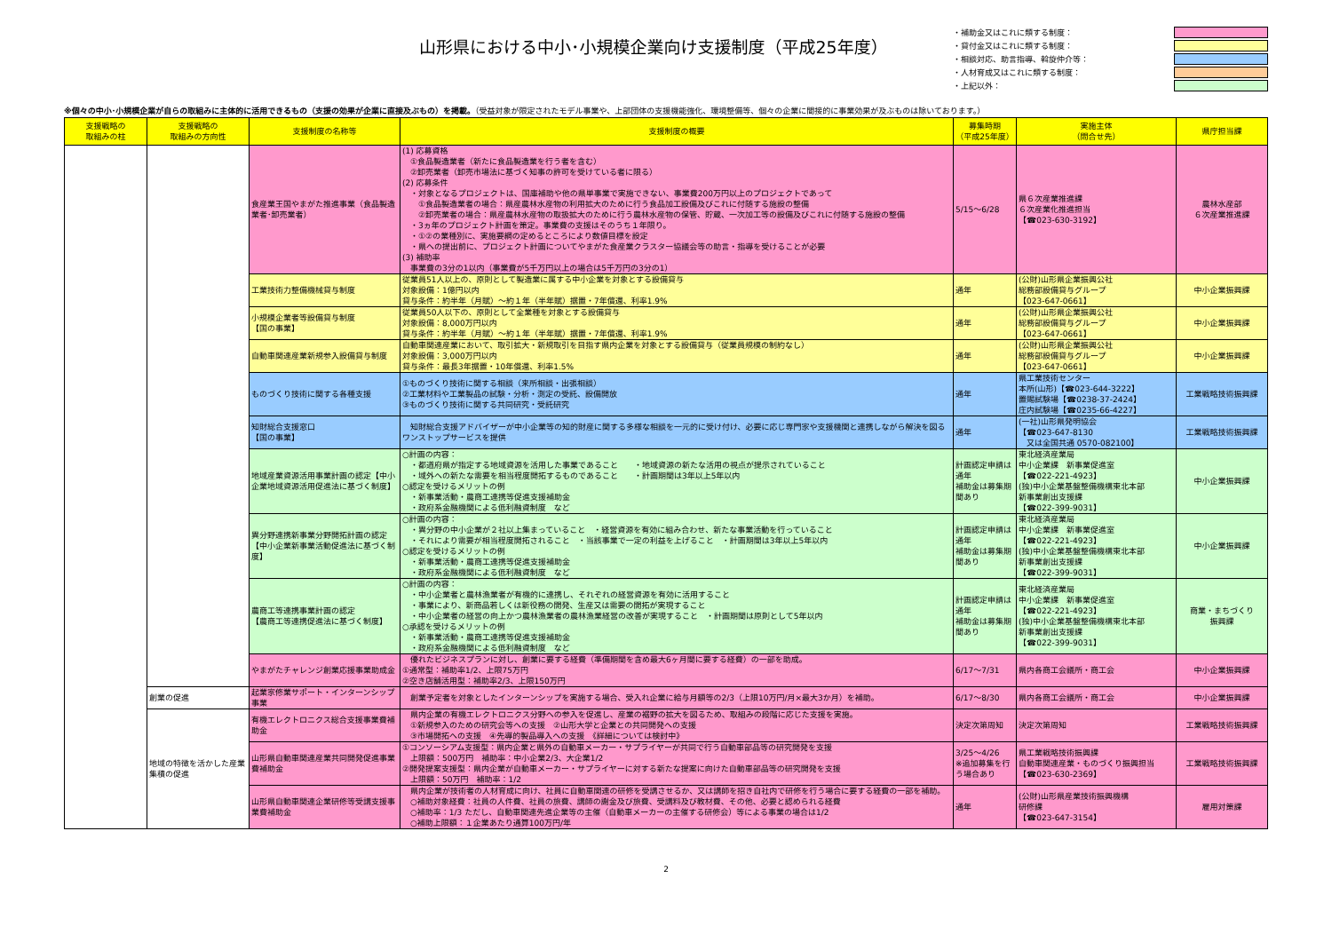山形県における中小･小規模企業向け支援制度（平成25年度）
・補助金又はこれに類する制度：
・貸付金又はこれに類する制度：
・相談対応、助言指導、斡旋仲介等：
・人材育成又はこれに類する制度：
・上記以外：
※個々の中小･小規模企業が自らの取組みに主体的に活用できるもの（支援の効果が企業に直接及ぶもの）を掲載。（受益対象が限定されたモデル事業や、上部団体の支援機能強化、環境整備等、個々の企業に間接的に事業効果が及ぶものは除いております。）
| 支援戦略の 取組みの柱 | 支援戦略の 取組みの方向性 | 支援制度の名称等 | 支援制度の概要 | 募集時期 （平成25年度） | 実施主体 （問合せ先） | 県庁担当課 |
| --- | --- | --- | --- | --- | --- | --- |
| | | 食産業王国やまがた推進事業（食品製造業者･卸売業者） | (1) 応募資格 ①食品製造業者（新たに食品製造業を行う者を含む） ②卸売業者（卸売市場法に基づく知事の許可を受けている者に限る） (2) 応募条件 ・対象となるプロジェクトは、国庫補助や他の県単事業で実施できない、事業費200万円以上のプロジェクトであって ①食品製造業者の場合：県産農林水産物の利用拡大のために行う食品加工設備及びこれに付随する施設の整備 ②卸売業者の場合：県産農林水産物の取扱拡大のために行う農林水産物の保管、貯蔵、一次加工等の設備及びこれに付随する施設の整備 ・3ヵ年のプロジェクト計画を策定。事業費の支援はそのうち１年限り。 ・①②の業種別に、実施要綱の定めるところにより数値目標を設定 ・県への提出前に、プロジェクト計画についてやまがた食産業クラスター協議会等の助言・指導を受けることが必要 (3) 補助率 事業費の3分の1以内（事業費が5千万円以上の場合は5千万円の3分の1） | 5/15～6/28 | 県６次産業推進課 ６次産業化推進担当 【☎023-630-3192】 | 農林水産部 ６次産業推進課 |
| | | 工業技術力整備機械貸与制度 | 従業員51人以上の、原則として製造業に属する中小企業を対象とする設備貸与 対象設備：1億円以内 貸与条件：約半年（月賦）～約１年（半年賦）据置・7年償還、利率1.9% | 通年 | (公財)山形県企業振興公社 総務部設備貸与グループ 【023-647-0661】 | 中小企業振興課 |
| | | 小規模企業者等設備貸与制度 【国の事業】 | 従業員50人以下の、原則として全業種を対象とする設備貸与 対象設備：8,000万円以内 貸与条件：約半年（月賦）～約１年（半年賦）据置・7年償還、利率1.9% | 通年 | (公財)山形県企業振興公社 総務部設備貸与グループ 【023-647-0661】 | 中小企業振興課 |
| | | 自動車関連産業新規参入設備貸与制度 | 自動車関連産業において、取引拡大・新規取引を目指す県内企業を対象とする設備貸与（従業員規模の制約なし） 対象設備：3,000万円以内 貸与条件：最長3年据置・10年償還、利率1.5% | 通年 | (公財)山形県企業振興公社 総務部設備貸与グループ 【023-647-0661】 | 中小企業振興課 |
| | | ものづくり技術に関する各種支援 | ①ものづくり技術に関する相談（来所相談・出張相談） ②工業材料や工業製品の試験・分析・測定の受託、設備開放 ③ものづくり技術に関する共同研究・受託研究 | 通年 | 県工業技術センター 本所(山形)【☎023-644-3222】 置賜試験場【☎0238-37-2424】 庄内試験場【☎0235-66-4227】 | 工業戦略技術振興課 |
| | | 知財総合支援窓口 【国の事業】 | 知財総合支援アドバイザーが中小企業等の知的財産に関する多様な相談を一元的に受け付け、必要に応じ専門家や支援機関と連携しながら解決を図るワンストップサービスを提供 | 通年 | (一社)山形県発明協会 【☎023-647-8130 又は全国共通 0570-082100】 | 工業戦略技術振興課 |
| | | 地域産業資源活用事業計画の認定【中小企業地域資源活用促進法に基づく制度】 | ○計画の内容： ・都道府県が指定する地域資源を活用した事業であること ・地域資源の新たな活用の視点が提示されていること ・域外への新たな需要を相当程度開拓するものであること ・計画期間は3年以上5年以内 ○認定を受けるメリットの例 ・新事業活動・農商工連携等促進支援補助金 ・政府系金融機関による低利融資制度 など | 計画認定申請は通年 補助金は募集期間あり | 東北経済産業局 中小企業課 新事業促進室 【☎022-221-4923】 (独)中小企業基盤整備機構東北本部 新事業創出支援課 【☎022-399-9031】 | 中小企業振興課 |
| | | 異分野連携新事業分野開拓計画の認定【中小企業新事業活動促進法に基づく制度】 | ○計画の内容： ・異分野の中小企業が２社以上集まっていること ・経営資源を有効に組み合わせ、新たな事業活動を行っていること ・それにより需要が相当程度開拓されること ・当該事業で一定の利益を上げること ・計画期間は3年以上5年以内 ○認定を受けるメリットの例 ・新事業活動・農商工連携等促進支援補助金 ・政府系金融機関による低利融資制度 など | 計画認定申請は通年 補助金は募集期間あり | 東北経済産業局 中小企業課 新事業促進室 【☎022-221-4923】 (独)中小企業基盤整備機構東北本部 新事業創出支援課 【☎022-399-9031】 | 中小企業振興課 |
| | | 農商工等連携事業計画の認定 【農商工等連携促進法に基づく制度】 | ○計画の内容： ・中小企業者と農林漁業者が有機的に連携し、それぞれの経営資源を有効に活用すること ・事業により、新商品若しくは新役務の開発、生産又は需要の開拓が実現すること ・中小企業者の経営の向上かつ農林漁業者の農林漁業経営の改善が実現すること ・計画期間は原則として5年以内 ○承認を受けるメリットの例 ・新事業活動・農商工連携等促進支援補助金 ・政府系金融機関による低利融資制度 など | 計画認定申請は通年 補助金は募集期間あり | 東北経済産業局 中小企業課 新事業促進室 【☎022-221-4923】 (独)中小企業基盤整備機構東北本部 新事業創出支援課 【☎022-399-9031】 | 商業・まちづくり 振興課 |
| | | やまがたチャレンジ創業応援事業助成金 | 優れたビジネスプランに対し、創業に要する経費（準備期間を含め最大6ヶ月間に要する経費）の一部を助成。 ①通常型：補助率1/2、上限75万円 ②空き店舗活用型：補助率2/3、上限150万円 | 6/17～7/31 | 県内各商工会議所・商工会 | 中小企業振興課 |
| | 創業の促進 | | | | | |
| | | 起業家修業サポート・インターンシップ事業 | 創業予定者を対象としたインターンシップを実施する場合、受入れ企業に給与月額等の2/3（上限10万円/月×最大3か月）を補助。 | 6/17～8/30 | 県内各商工会議所・商工会 | 中小企業振興課 |
| | 地域の特徴を活かした産業集積の促進 | 有機エレクトロニクス総合支援事業費補助金 | 県内企業の有機エレクトロニクス分野への参入を促進し、産業の裾野の拡大を図るため、取組みの段階に応じた支援を実施。 ①新規参入のための研究会等への支援 ②山形大学と企業との共同開発への支援 ③市場開拓への支援 ④先導的製品導入への支援 《詳細については検討中》 | 決定次第周知 | 決定次第周知 | 工業戦略技術振興課 |
| | | 山形県自動車関連産業共同開発促進事業費補助金 | ①コンソーシアム支援型：県内企業と県外の自動車メーカー・サプライヤーが共同で行う自動車部品等の研究開発を支援 上限額：500万円 補助率：中小企業2/3、大企業1/2 ②開発提案支援型：県内企業が自動車メーカー・サプライヤーに対する新たな提案に向けた自動車部品等の研究開発を支援 上限額：50万円 補助率：1/2 | 3/25～4/26 ※追加募集を行う場合あり | 県工業戦略技術振興課 自動車関連産業・ものづくり振興担当 【☎023-630-2369】 | 工業戦略技術振興課 |
| | | 山形県自動車関連企業研修等受講支援事業費補助金 | 県内企業が技術者の人材育成に向け、社員に自動車関連の研修を受講させるか、又は講師を招き自社内で研修を行う場合に要する経費の一部を補助。 ○補助対象経費：社員の人件費、社員の旅費、講師の謝金及び旅費、受講料及び教材費、その他、必要と認められる経費 ○補助率：1/3 ただし、自動車関連先進企業等の主催（自動車メーカーの主催する研修会）等による事業の場合は1/2 ○補助上限額：１企業あたり通算100万円/年 | 通年 | (公財)山形県産業技術振興機構 研修課 【☎023-647-3154】 | 雇用対策課 |
2